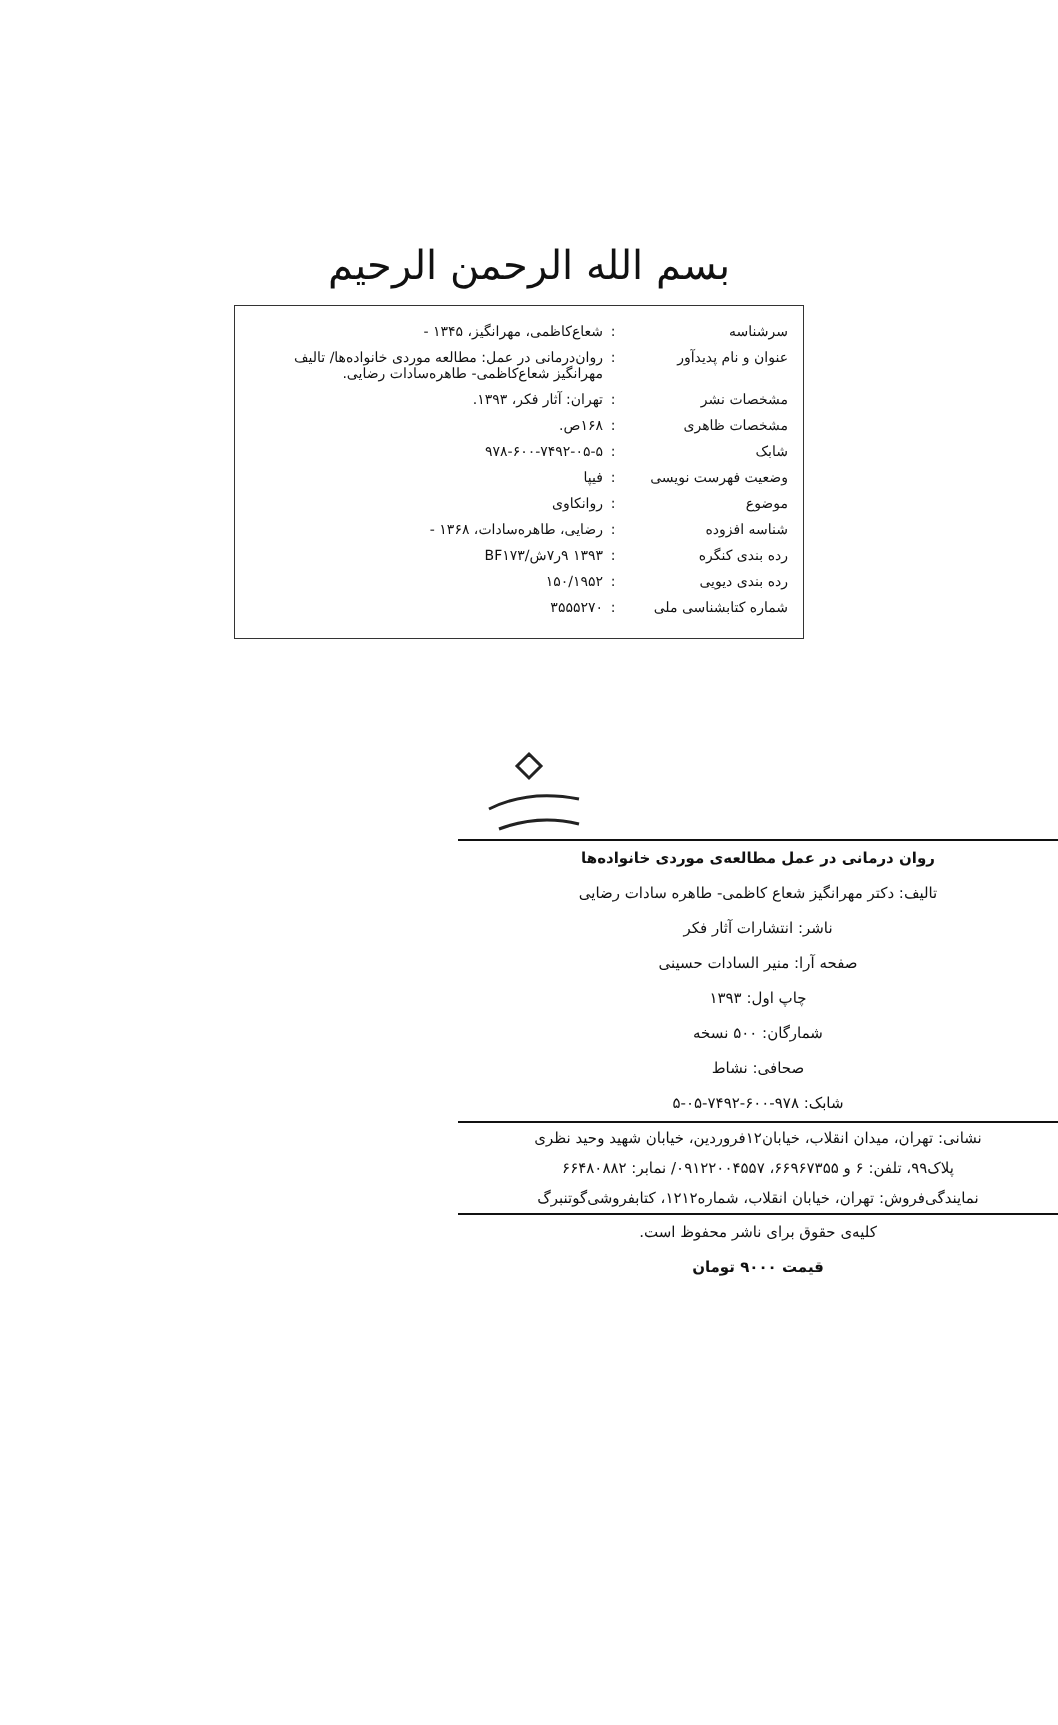بسم الله الرحمن الرحیم
| سرشناسه | : | شعاع‌کاظمی، مهرانگیز، ۱۳۴۵ - |
| عنوان و نام پدیدآور | : | روان‌درمانی در عمل: مطالعه موردی خانواده‌ها/ تالیف مهرانگیز شعاع‌کاظمی- طاهره‌سادات رضایی. |
| مشخصات نشر | : | تهران: آثار فکر، ۱۳۹۳. |
| مشخصات ظاهری | : | ۱۶۸ص. |
| شابک | : | ۹۷۸-۶۰۰-۷۴۹۲-۰۵-۵ |
| وضعیت فهرست نویسی | : | فیپا |
| موضوع | : | روانکاوی |
| شناسه افزوده | : | رضایی، طاهره‌سادات، ۱۳۶۸ - |
| رده بندی کنگره | : | ۱۳۹۳ ۹ر۷ش/BF۱۷۳ |
| رده بندی دیویی | : | ۱۵۰/۱۹۵۲ |
| شماره کتابشناسی ملی | : | ۳۵۵۵۲۷۰ |
روان درمانی در عمل مطالعه‌ی موردی خانواده‌ها
تالیف: دکتر مهرانگیز شعاع کاظمی- طاهره سادات رضایی
ناشر: انتشارات آثار فکر
صفحه آرا: منیر السادات حسینی
چاپ اول: ۱۳۹۳
شمارگان: ۵۰۰ نسخه
صحافی: نشاط
شابک: ۹۷۸-۶۰۰-۷۴۹۲-۰۵-۵
نشانی: تهران، میدان انقلاب، خیابان۱۲فروردین، خیابان شهید وحید نظری
پلاک۹۹، تلفن: ۶ و ۶۶۹۶۷۳۵۵، ۰۹۱۲۲۰۰۴۵۵۷/ نمابر: ۶۶۴۸۰۸۸۲
نمایندگی‌فروش: تهران، خیابان انقلاب، شماره۱۲۱۲، کتابفروشی‌گوتنبرگ
کلیه‌ی حقوق برای ناشر محفوظ است.
قیمت ۹۰۰۰ تومان